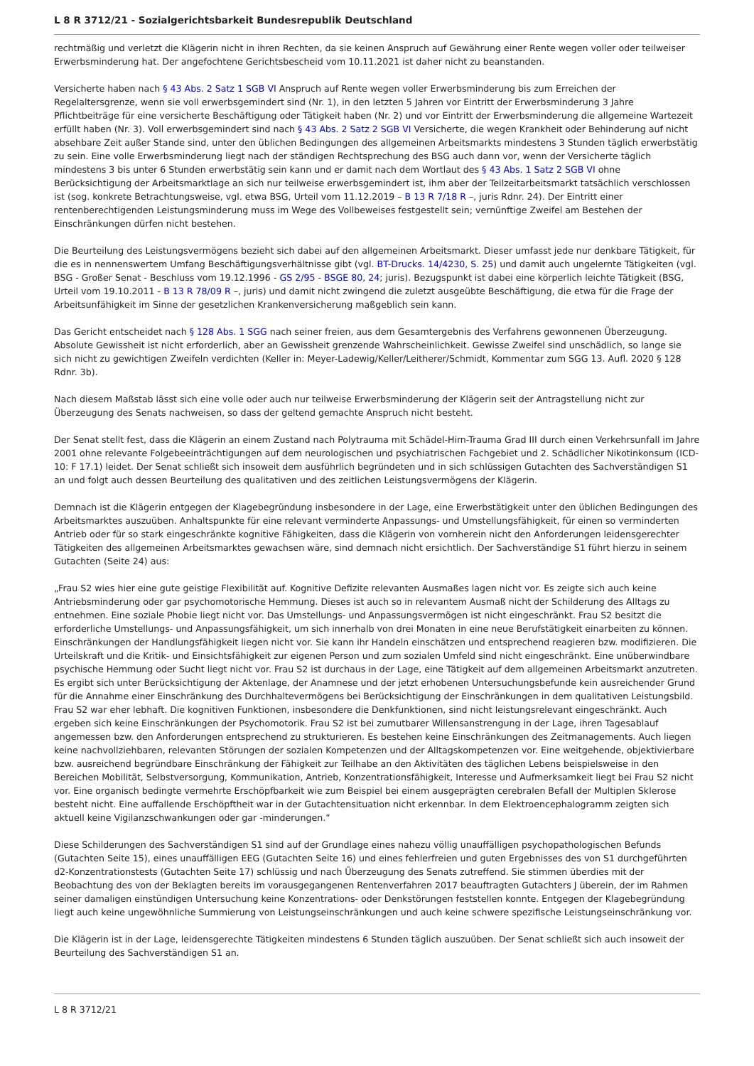L 8 R 3712/21 - Sozialgerichtsbarkeit Bundesrepublik Deutschland
rechtmäßig und verletzt die Klägerin nicht in ihren Rechten, da sie keinen Anspruch auf Gewährung einer Rente wegen voller oder teilweiser Erwerbsminderung hat. Der angefochtene Gerichtsbescheid vom 10.11.2021 ist daher nicht zu beanstanden.
Versicherte haben nach § 43 Abs. 2 Satz 1 SGB VI Anspruch auf Rente wegen voller Erwerbsminderung bis zum Erreichen der Regelaltersgrenze, wenn sie voll erwerbsgemindert sind (Nr. 1), in den letzten 5 Jahren vor Eintritt der Erwerbsminderung 3 Jahre Pflichtbeiträge für eine versicherte Beschäftigung oder Tätigkeit haben (Nr. 2) und vor Eintritt der Erwerbsminderung die allgemeine Wartezeit erfüllt haben (Nr. 3). Voll erwerbsgemindert sind nach § 43 Abs. 2 Satz 2 SGB VI Versicherte, die wegen Krankheit oder Behinderung auf nicht absehbare Zeit außer Stande sind, unter den üblichen Bedingungen des allgemeinen Arbeitsmarkts mindestens 3 Stunden täglich erwerbstätig zu sein. Eine volle Erwerbsminderung liegt nach der ständigen Rechtsprechung des BSG auch dann vor, wenn der Versicherte täglich mindestens 3 bis unter 6 Stunden erwerbstätig sein kann und er damit nach dem Wortlaut des § 43 Abs. 1 Satz 2 SGB VI ohne Berücksichtigung der Arbeitsmarktlage an sich nur teilweise erwerbsgemindert ist, ihm aber der Teilzeitarbeitsmarkt tatsächlich verschlossen ist (sog. konkrete Betrachtungsweise, vgl. etwa BSG, Urteil vom 11.12.2019 – B 13 R 7/18 R –, juris Rdnr. 24). Der Eintritt einer rentenberechtigenden Leistungsminderung muss im Wege des Vollbeweises festgestellt sein; vernünftige Zweifel am Bestehen der Einschränkungen dürfen nicht bestehen.
Die Beurteilung des Leistungsvermögens bezieht sich dabei auf den allgemeinen Arbeitsmarkt. Dieser umfasst jede nur denkbare Tätigkeit, für die es in nennenswertem Umfang Beschäftigungsverhältnisse gibt (vgl. BT-Drucks. 14/4230, S. 25) und damit auch ungelernte Tätigkeiten (vgl. BSG - Großer Senat - Beschluss vom 19.12.1996 - GS 2/95 - BSGE 80, 24; juris). Bezugspunkt ist dabei eine körperlich leichte Tätigkeit (BSG, Urteil vom 19.10.2011 - B 13 R 78/09 R –, juris) und damit nicht zwingend die zuletzt ausgeübte Beschäftigung, die etwa für die Frage der Arbeitsunfähigkeit im Sinne der gesetzlichen Krankenversicherung maßgeblich sein kann.
Das Gericht entscheidet nach § 128 Abs. 1 SGG nach seiner freien, aus dem Gesamtergebnis des Verfahrens gewonnenen Überzeugung. Absolute Gewissheit ist nicht erforderlich, aber an Gewissheit grenzende Wahrscheinlichkeit. Gewisse Zweifel sind unschädlich, so lange sie sich nicht zu gewichtigen Zweifeln verdichten (Keller in: Meyer-Ladewig/Keller/Leitherer/Schmidt, Kommentar zum SGG 13. Aufl. 2020 § 128 Rdnr. 3b).
Nach diesem Maßstab lässt sich eine volle oder auch nur teilweise Erwerbsminderung der Klägerin seit der Antragstellung nicht zur Überzeugung des Senats nachweisen, so dass der geltend gemachte Anspruch nicht besteht.
Der Senat stellt fest, dass die Klägerin an einem Zustand nach Polytrauma mit Schädel-Hirn-Trauma Grad III durch einen Verkehrsunfall im Jahre 2001 ohne relevante Folgebeeinträchtigungen auf dem neurologischen und psychiatrischen Fachgebiet und 2. Schädlicher Nikotinkonsum (ICD-10: F 17.1) leidet. Der Senat schließt sich insoweit dem ausführlich begründeten und in sich schlüssigen Gutachten des Sachverständigen S1 an und folgt auch dessen Beurteilung des qualitativen und des zeitlichen Leistungsvermögens der Klägerin.
Demnach ist die Klägerin entgegen der Klagebegründung insbesondere in der Lage, eine Erwerbstätigkeit unter den üblichen Bedingungen des Arbeitsmarktes auszuüben. Anhaltspunkte für eine relevant verminderte Anpassungs- und Umstellungsfähigkeit, für einen so verminderten Antrieb oder für so stark eingeschränkte kognitive Fähigkeiten, dass die Klägerin von vornherein nicht den Anforderungen leidensgerechter Tätigkeiten des allgemeinen Arbeitsmarktes gewachsen wäre, sind demnach nicht ersichtlich. Der Sachverständige S1 führt hierzu in seinem Gutachten (Seite 24) aus:
„Frau S2 wies hier eine gute geistige Flexibilität auf. Kognitive Defizite relevanten Ausmaßes lagen nicht vor. Es zeigte sich auch keine Antriebsminderung oder gar psychomotorische Hemmung. Dieses ist auch so in relevantem Ausmaß nicht der Schilderung des Alltags zu entnehmen. Eine soziale Phobie liegt nicht vor. Das Umstellungs- und Anpassungsvermögen ist nicht eingeschränkt. Frau S2 besitzt die erforderliche Umstellungs- und Anpassungsfähigkeit, um sich innerhalb von drei Monaten in eine neue Berufstätigkeit einarbeiten zu können. Einschränkungen der Handlungsfähigkeit liegen nicht vor. Sie kann ihr Handeln einschätzen und entsprechend reagieren bzw. modifizieren. Die Urteilskraft und die Kritik- und Einsichtsfähigkeit zur eigenen Person und zum sozialen Umfeld sind nicht eingeschränkt. Eine unüberwindbare psychische Hemmung oder Sucht liegt nicht vor. Frau S2 ist durchaus in der Lage, eine Tätigkeit auf dem allgemeinen Arbeitsmarkt anzutreten. Es ergibt sich unter Berücksichtigung der Aktenlage, der Anamnese und der jetzt erhobenen Untersuchungsbefunde kein ausreichender Grund für die Annahme einer Einschränkung des Durchhaltevermögens bei Berücksichtigung der Einschränkungen in dem qualitativen Leistungsbild. Frau S2 war eher lebhaft. Die kognitiven Funktionen, insbesondere die Denkfunktionen, sind nicht leistungsrelevant eingeschränkt. Auch ergeben sich keine Einschränkungen der Psychomotorik. Frau S2 ist bei zumutbarer Willensanstrengung in der Lage, ihren Tagesablauf angemessen bzw. den Anforderungen entsprechend zu strukturieren. Es bestehen keine Einschränkungen des Zeitmanagements. Auch liegen keine nachvollziehbaren, relevanten Störungen der sozialen Kompetenzen und der Alltagskompetenzen vor. Eine weitgehende, objektivierbare bzw. ausreichend begründbare Einschränkung der Fähigkeit zur Teilhabe an den Aktivitäten des täglichen Lebens beispielsweise in den Bereichen Mobilität, Selbstversorgung, Kommunikation, Antrieb, Konzentrationsfähigkeit, Interesse und Aufmerksamkeit liegt bei Frau S2 nicht vor. Eine organisch bedingte vermehrte Erschöpfbarkeit wie zum Beispiel bei einem ausgeprägten cerebralen Befall der Multiplen Sklerose besteht nicht. Eine auffallende Erschöpftheit war in der Gutachtensituation nicht erkennbar. In dem Elektroencephalogramm zeigten sich aktuell keine Vigilanzschwankungen oder gar -minderungen.“
Diese Schilderungen des Sachverständigen S1 sind auf der Grundlage eines nahezu völlig unauffälligen psychopathologischen Befunds (Gutachten Seite 15), eines unauffälligen EEG (Gutachten Seite 16) und eines fehlerfreien und guten Ergebnisses des von S1 durchgeführten d2-Konzentrationstests (Gutachten Seite 17) schlüssig und nach Überzeugung des Senats zutreffend. Sie stimmen überdies mit der Beobachtung des von der Beklagten bereits im vorausgegangenen Rentenverfahren 2017 beauftragten Gutachters J überein, der im Rahmen seiner damaligen einstündigen Untersuchung keine Konzentrations- oder Denkstörungen feststellen konnte. Entgegen der Klagebegründung liegt auch keine ungewöhnliche Summierung von Leistungseinschränkungen und auch keine schwere spezifische Leistungseinschränkung vor.
Die Klägerin ist in der Lage, leidensgerechte Tätigkeiten mindestens 6 Stunden täglich auszuüben. Der Senat schließt sich auch insoweit der Beurteilung des Sachverständigen S1 an.
L 8 R 3712/21